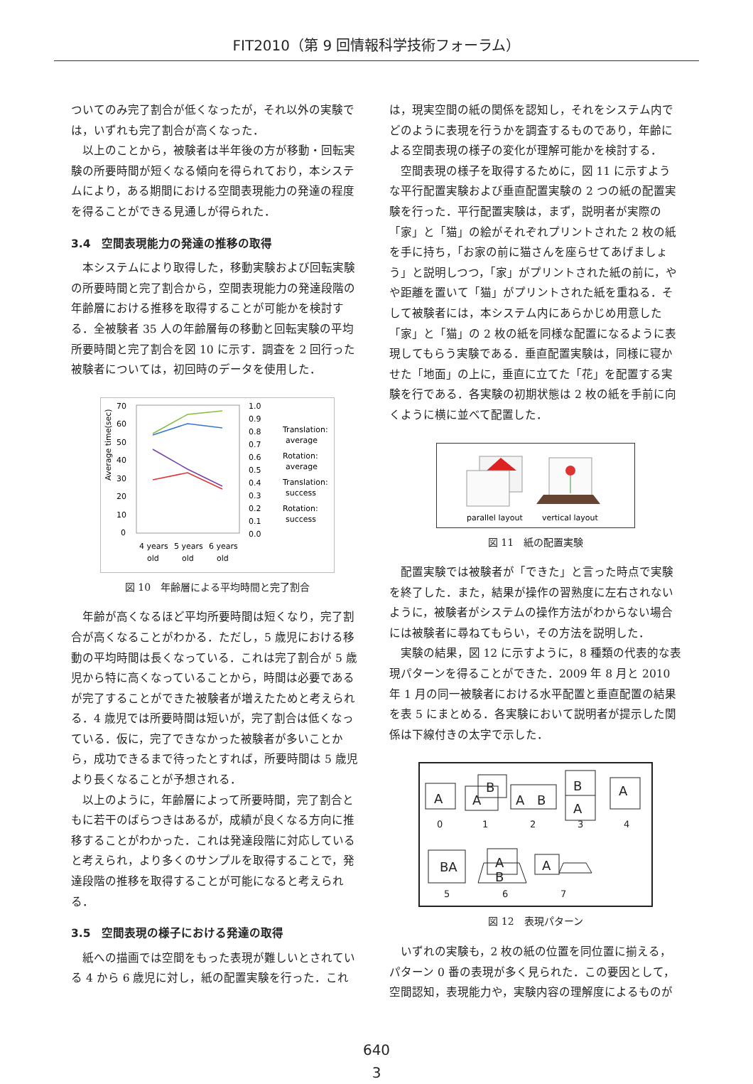FIT2010（第 9 回情報科学技術フォーラム）
ついてのみ完了割合が低くなったが，それ以外の実験では，いずれも完了割合が高くなった．
以上のことから，被験者は半年後の方が移動・回転実験の所要時間が短くなる傾向を得られており，本システムにより，ある期間における空間表現能力の発達の程度を得ることができる見通しが得られた．
3.4　空間表現能力の発達の推移の取得
本システムにより取得した，移動実験および回転実験の所要時間と完了割合から，空間表現能力の発達段階の年齢層における推移を取得することが可能かを検討する．全被験者 35 人の年齢層毎の移動と回転実験の平均所要時間と完了割合を図 10 に示す．調査を 2 回行った被験者については，初回時のデータを使用した．
Average time(sec)
70
60
50
40
30
20
10
0
1.0
0.9
0.8
0.7
0.6
0.5
0.4
0.3
0.2
0.1
0.0
Translation:
average
Rotation:
average
Translation:
success
Rotation:
success
4 years
5 years
6 years
old
old
old
図 10　年齢層による平均時間と完了割合
年齢が高くなるほど平均所要時間は短くなり，完了割合が高くなることがわかる．ただし，5 歳児における移動の平均時間は長くなっている．これは完了割合が 5 歳児から特に高くなっていることから，時間は必要であるが完了することができた被験者が増えたためと考えられる．4 歳児では所要時間は短いが，完了割合は低くなっている．仮に，完了できなかった被験者が多いことから，成功できるまで待ったとすれば，所要時間は 5 歳児より長くなることが予想される．
以上のように，年齢層によって所要時間，完了割合ともに若干のばらつきはあるが，成績が良くなる方向に推移することがわかった．これは発達段階に対応していると考えられ，より多くのサンプルを取得することで，発達段階の推移を取得することが可能になると考えられる．
3.5　空間表現の様子における発達の取得
紙への描画では空間をもった表現が難しいとされている 4 から 6 歳児に対し，紙の配置実験を行った．これ
は，現実空間の紙の関係を認知し，それをシステム内でどのように表現を行うかを調査するものであり，年齢による空間表現の様子の変化が理解可能かを検討する．
空間表現の様子を取得するために，図 11 に示すような平行配置実験および垂直配置実験の 2 つの紙の配置実験を行った．平行配置実験は，まず，説明者が実際の「家」と「猫」の絵がそれぞれプリントされた 2 枚の紙を手に持ち，「お家の前に猫さんを座らせてあげましょう」と説明しつつ，「家」がプリントされた紙の前に，やや距離を置いて「猫」がプリントされた紙を重ねる．そして被験者には，本システム内にあらかじめ用意した「家」と「猫」の 2 枚の紙を同様な配置になるように表現してもらう実験である．垂直配置実験は，同様に寝かせた「地面」の上に，垂直に立てた「花」を配置する実験を行である．各実験の初期状態は 2 枚の紙を手前に向くように横に並べて配置した．
parallel layout
vertical layout
図 11　紙の配置実験
配置実験では被験者が「できた」と言った時点で実験を終了した．また，結果が操作の習熟度に左右されないように，被験者がシステムの操作方法がわからない場合には被験者に尋ねてもらい，その方法を説明した．
実験の結果，図 12 に示すように，8 種類の代表的な表現パターンを得ることができた．2009 年 8 月と 2010 年 1 月の同一被験者における水平配置と垂直配置の結果を表 5 にまとめる．各実験において説明者が提示した関係は下線付きの太字で示した．
A
A
B
A
B
B
A
A
BA
A
B
A
0
1
2
3
4
5
6
7
図 12　表現パターン
いずれの実験も，2 枚の紙の位置を同位置に揃える，パターン 0 番の表現が多く見られた．この要因として，空間認知，表現能力や，実験内容の理解度によるものが
640
3